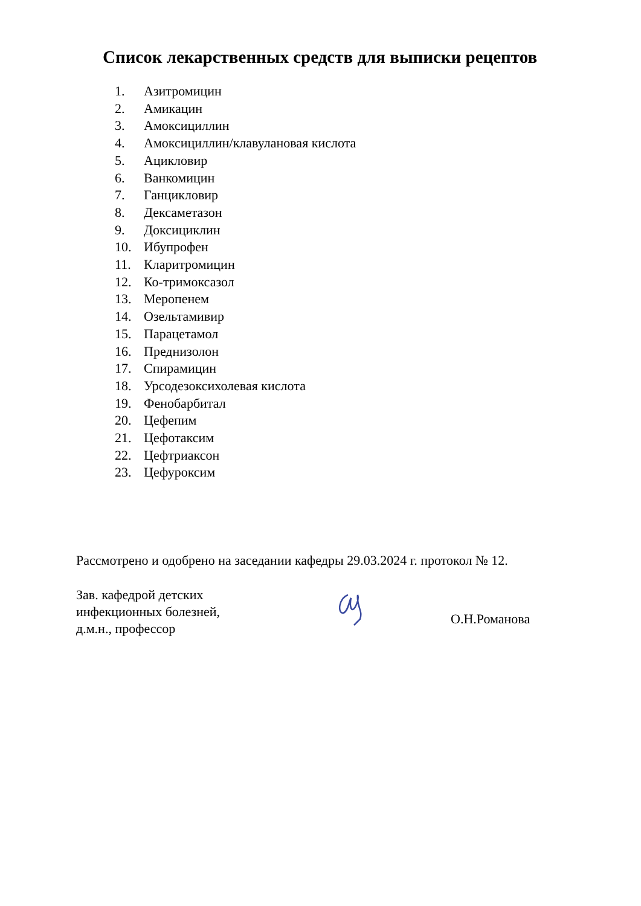Список лекарственных средств для выписки рецептов
1. Азитромицин
2. Амикацин
3. Амоксициллин
4. Амоксициллин/клавулановая кислота
5. Ацикловир
6. Ванкомицин
7. Ганцикловир
8. Дексаметазон
9. Доксициклин
10. Ибупрофен
11. Кларитромицин
12. Ко-тримоксазол
13. Меропенем
14. Озельтамивир
15. Парацетамол
16. Преднизолон
17. Спирамицин
18. Урсодезоксихолевая кислота
19. Фенобарбитал
20. Цефепим
21. Цефотаксим
22. Цефтриаксон
23. Цефуроксим
Рассмотрено и одобрено на заседании кафедры 29.03.2024 г. протокол № 12.
Зав. кафедрой детских
инфекционных болезней,
д.м.н., профессор
О.Н.Романова